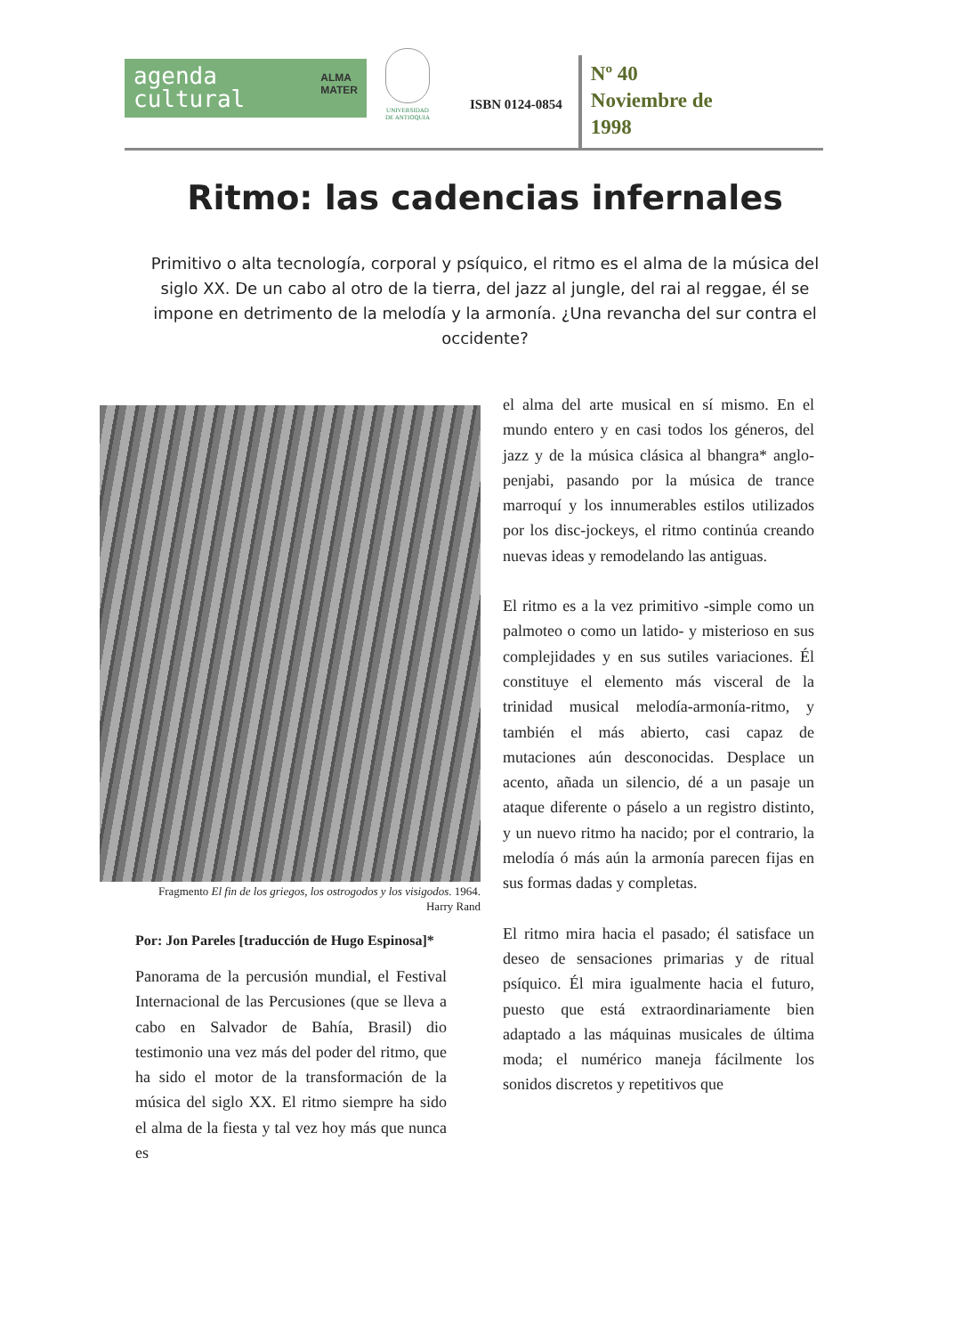agenda
cultural ALMA
MATER
UNIVERSIDAD
DE ANTIOQUIA
ISBN 0124-0854
Nº 40
Noviembre de
1998
Ritmo: las cadencias infernales
Primitivo o alta tecnología, corporal y psíquico, el ritmo es el alma de la música del siglo XX. De un cabo al otro de la tierra, del jazz al jungle, del rai al reggae, él se impone en detrimento de la melodía y la armonía. ¿Una revancha del sur contra el occidente?
Fragmento El fin de los griegos, los ostrogodos y los visigodos. 1964.
Harry Rand
Por: Jon Pareles [traducción de Hugo Espinosa]*
Panorama de la percusión mundial, el Festival Internacional de las Percusiones (que se lleva a cabo en Salvador de Bahía, Brasil) dio testimonio una vez más del poder del ritmo, que ha sido el motor de la transformación de la música del siglo XX. El ritmo siempre ha sido el alma de la fiesta y tal vez hoy más que nunca es
el alma del arte musical en sí mismo. En el mundo entero y en casi todos los géneros, del jazz y de la música clásica al bhangra* anglo-penjabi, pasando por la música de trance marroquí y los innumerables estilos utilizados por los disc-jockeys, el ritmo continúa creando nuevas ideas y remodelando las antiguas.
El ritmo es a la vez primitivo -simple como un palmoteo o como un latido- y misterioso en sus complejidades y en sus sutiles variaciones. Él constituye el elemento más visceral de la trinidad musical melodía-armonía-ritmo, y también el más abierto, casi capaz de mutaciones aún desconocidas. Desplace un acento, añada un silencio, dé a un pasaje un ataque diferente o páselo a un registro distinto, y un nuevo ritmo ha nacido; por el contrario, la melodía ó más aún la armonía parecen fijas en sus formas dadas y completas.
El ritmo mira hacia el pasado; él satisface un deseo de sensaciones primarias y de ritual psíquico. Él mira igualmente hacia el futuro, puesto que está extraordinariamente bien adaptado a las máquinas musicales de última moda; el numérico maneja fácilmente los sonidos discretos y repetitivos que